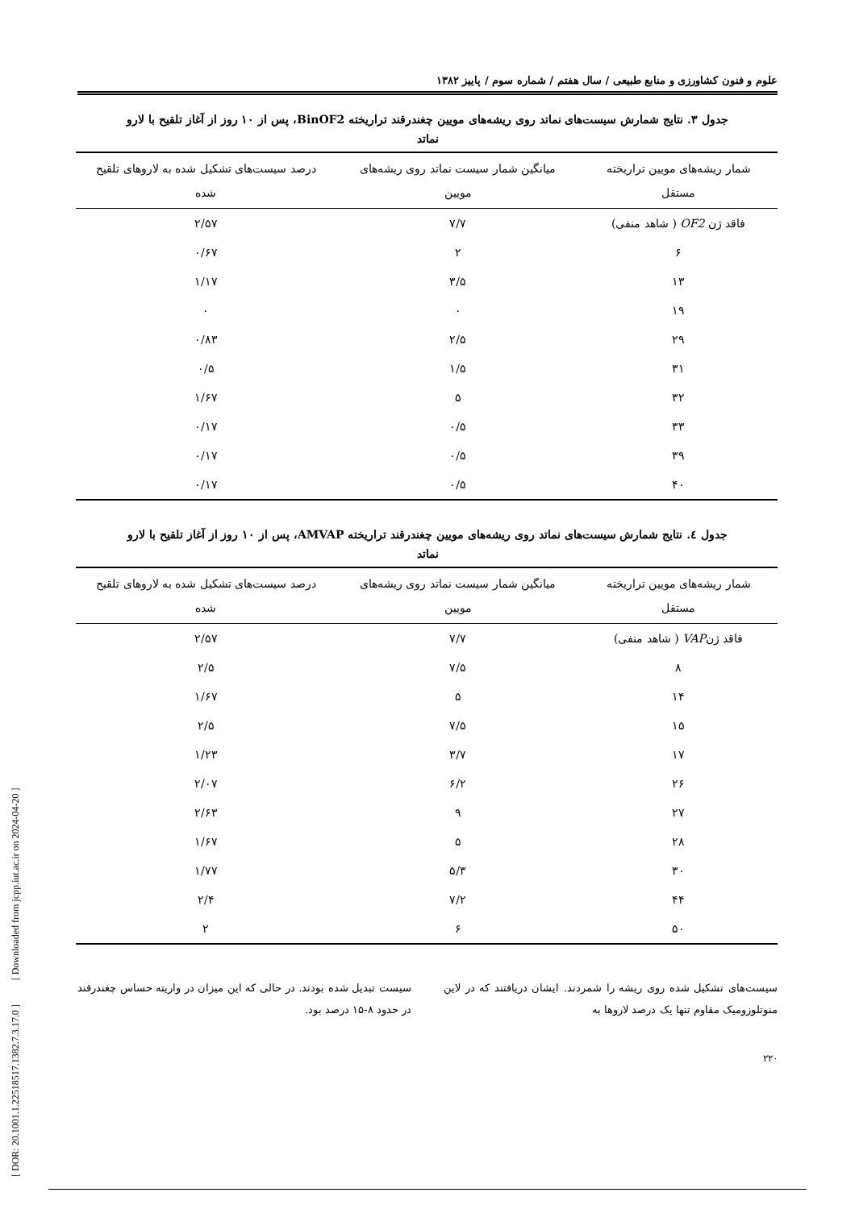علوم و فنون کشاورزی و منابع طبیعی / سال هفتم / شماره سوم / پاییز ۱۳۸۲
جدول ۳. نتایج شمارش سیست‌های نماتد روی ریشه‌های مویین چغندرقند تراریخته BinOF2، پس از ۱۰ روز از آغاز تلقیح با لارو نماتد
| شمار ریشه‌های مویین تراریخته مستقل | میانگین شمار سیست نماتد روی ریشه‌های مویین | درصد سیست‌های تشکیل شده به لاروهای تلقیح شده |
| --- | --- | --- |
| فاقد ژن OF2 ( شاهد منفی) | ۷/۷ | ۲/۵۷ |
| ۶ | ۲ | ۰/۶۷ |
| ۱۳ | ۳/۵ | ۱/۱۷ |
| ۱۹ | ۰ | ۰ |
| ۲۹ | ۲/۵ | ۰/۸۳ |
| ۳۱ | ۱/۵ | ۰/۵ |
| ۳۲ | ۵ | ۱/۶۷ |
| ۳۳ | ۰/۵ | ۰/۱۷ |
| ۳۹ | ۰/۵ | ۰/۱۷ |
| ۴۰ | ۰/۵ | ۰/۱۷ |
جدول ٤. نتایج شمارش سیست‌های نماتد روی ریشه‌های مویین چغندرقند تراریخته AMVAP، پس از ۱۰ روز از آغاز تلقیح با لارو نماتد
| شمار ریشه‌های مویین تراریخته مستقل | میانگین شمار سیست نماتد روی ریشه‌های مویین | درصد سیست‌های تشکیل شده به لاروهای تلقیح شده |
| --- | --- | --- |
| فاقد ژن VAP ( شاهد منفی) | ۷/۷ | ۲/۵۷ |
| ۸ | ۷/۵ | ۲/۵ |
| ۱۴ | ۵ | ۱/۶۷ |
| ۱۵ | ۷/۵ | ۲/۵ |
| ۱۷ | ۳/۷ | ۱/۲۳ |
| ۲۶ | ۶/۲ | ۲/۰۷ |
| ۲۷ | ۹ | ۲/۶۳ |
| ۲۸ | ۵ | ۱/۶۷ |
| ۳۰ | ۵/۳ | ۱/۷۷ |
| ۴۴ | ۷/۲ | ۲/۴ |
| ۵۰ | ۶ | ۲ |
سیست‌های تشکیل شده روی ریشه را شمردند. ایشان دریافتند که در لاین منوتلوزومیک مقاوم تنها یک درصد لاروها به
سیست تبدیل شده بودند. در حالی که این میزان در واریته حساس چغندرقند در حدود ۸-۱۵ درصد بود.
۲۲۰
[ DOR: 20.1001.1.22518517.1382.7.3.17.0 ] [ Downloaded from jcpp.iut.ac.ir on 2024-04-20 ]